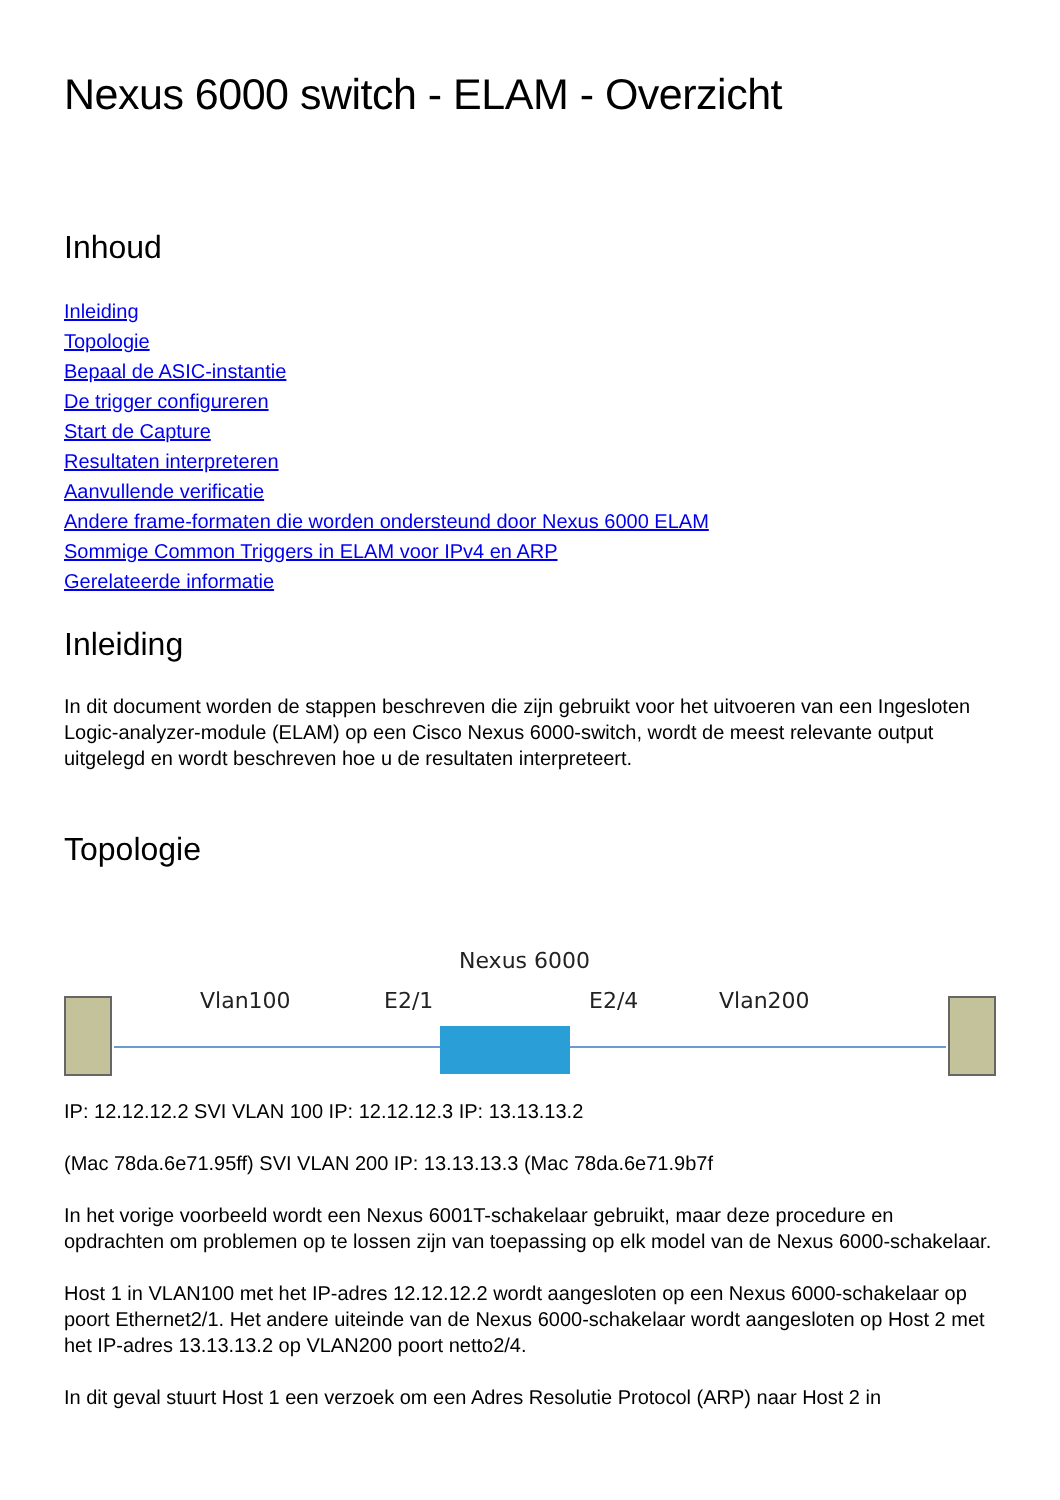Nexus 6000 switch - ELAM - Overzicht
Inhoud
Inleiding
Topologie
Bepaal de ASIC-instantie
De trigger configureren
Start de Capture
Resultaten interpreteren
Aanvullende verificatie
Andere frame-formaten die worden ondersteund door Nexus 6000 ELAM
Sommige Common Triggers in ELAM voor IPv4 en ARP
Gerelateerde informatie
Inleiding
In dit document worden de stappen beschreven die zijn gebruikt voor het uitvoeren van een Ingesloten Logic-analyzer-module (ELAM) op een Cisco Nexus 6000-switch, wordt de meest relevante output uitgelegd en wordt beschreven hoe u de resultaten interpreteert.
Topologie
Nexus 6000
Vlan100 E2/1 E2/4 Vlan200
IP: 12.12.12.2 SVI VLAN 100 IP: 12.12.12.3 IP: 13.13.13.2
(Mac 78da.6e71.95ff) SVI VLAN 200 IP: 13.13.13.3 (Mac 78da.6e71.9b7f
In het vorige voorbeeld wordt een Nexus 6001T-schakelaar gebruikt, maar deze procedure en opdrachten om problemen op te lossen zijn van toepassing op elk model van de Nexus 6000-schakelaar.
Host 1 in VLAN100 met het IP-adres 12.12.12.2 wordt aangesloten op een Nexus 6000-schakelaar op poort Ethernet2/1. Het andere uiteinde van de Nexus 6000-schakelaar wordt aangesloten op Host 2 met het IP-adres 13.13.13.2 op VLAN200 poort netto2/4.
In dit geval stuurt Host 1 een verzoek om een Adres Resolutie Protocol (ARP) naar Host 2 in